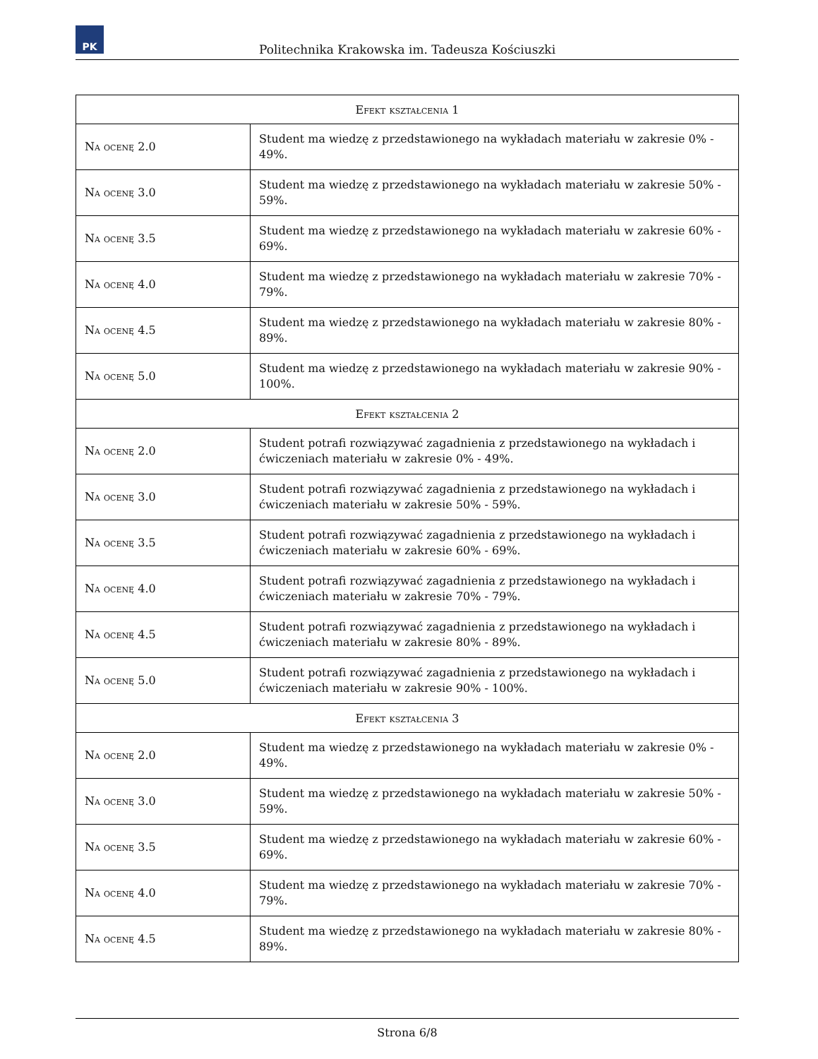PK
Politechnika Krakowska im. Tadeusza Kościuszki
| Efekt kształcenia 1 | |
| --- | --- |
| Na ocenę 2.0 | Student ma wiedzę z przedstawionego na wykładach materiału w zakresie 0% - 49%. |
| Na ocenę 3.0 | Student ma wiedzę z przedstawionego na wykładach materiału w zakresie 50% - 59%. |
| Na ocenę 3.5 | Student ma wiedzę z przedstawionego na wykładach materiału w zakresie 60% - 69%. |
| Na ocenę 4.0 | Student ma wiedzę z przedstawionego na wykładach materiału w zakresie 70% - 79%. |
| Na ocenę 4.5 | Student ma wiedzę z przedstawionego na wykładach materiału w zakresie 80% - 89%. |
| Na ocenę 5.0 | Student ma wiedzę z przedstawionego na wykładach materiału w zakresie 90% - 100%. |
| Efekt kształcenia 2 | |
| Na ocenę 2.0 | Student potrafi rozwiązywać zagadnienia z przedstawionego na wykładach i ćwiczeniach materiału w zakresie 0% - 49%. |
| Na ocenę 3.0 | Student potrafi rozwiązywać zagadnienia z przedstawionego na wykładach i ćwiczeniach materiału w zakresie 50% - 59%. |
| Na ocenę 3.5 | Student potrafi rozwiązywać zagadnienia z przedstawionego na wykładach i ćwiczeniach materiału w zakresie 60% - 69%. |
| Na ocenę 4.0 | Student potrafi rozwiązywać zagadnienia z przedstawionego na wykładach i ćwiczeniach materiału w zakresie 70% - 79%. |
| Na ocenę 4.5 | Student potrafi rozwiązywać zagadnienia z przedstawionego na wykładach i ćwiczeniach materiału w zakresie 80% - 89%. |
| Na ocenę 5.0 | Student potrafi rozwiązywać zagadnienia z przedstawionego na wykładach i ćwiczeniach materiału w zakresie 90% - 100%. |
| Efekt kształcenia 3 | |
| Na ocenę 2.0 | Student ma wiedzę z przedstawionego na wykładach materiału w zakresie 0% - 49%. |
| Na ocenę 3.0 | Student ma wiedzę z przedstawionego na wykładach materiału w zakresie 50% - 59%. |
| Na ocenę 3.5 | Student ma wiedzę z przedstawionego na wykładach materiału w zakresie 60% - 69%. |
| Na ocenę 4.0 | Student ma wiedzę z przedstawionego na wykładach materiału w zakresie 70% - 79%. |
| Na ocenę 4.5 | Student ma wiedzę z przedstawionego na wykładach materiału w zakresie 80% - 89%. |
Strona 6/8